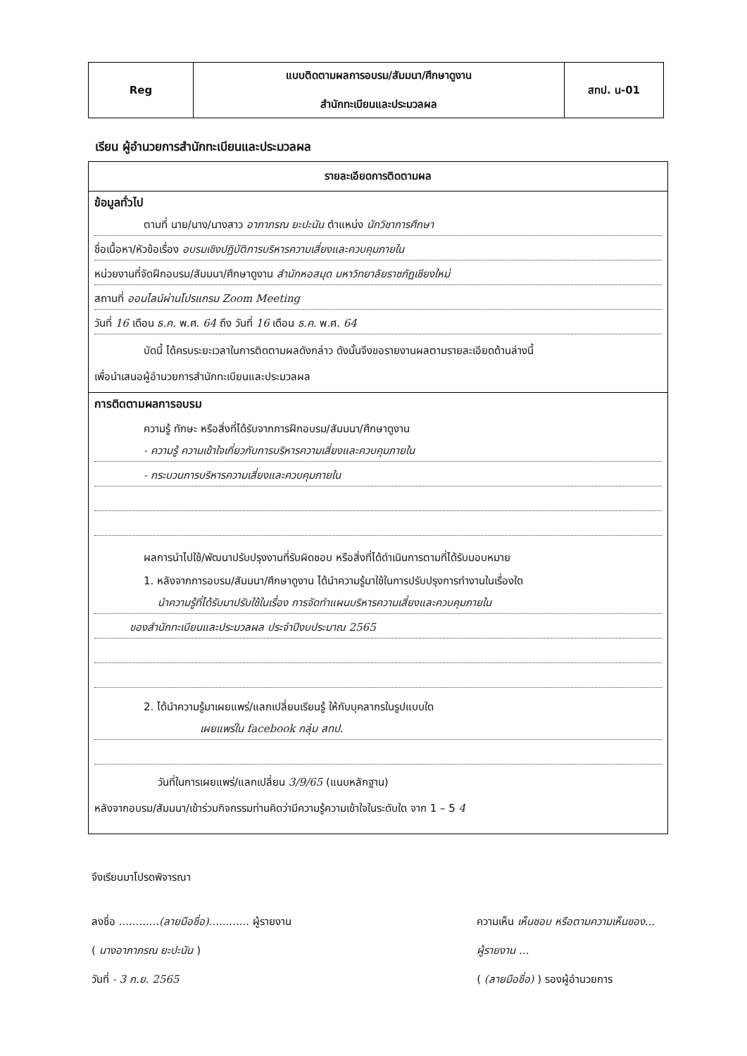| Reg | แบบติดตามผลการอบรม/สัมมนา/ศึกษาดูงาน สำนักทะเบียนและประมวลผล | สทป. น-01 |
เรียน ผู้อำนวยการสำนักทะเบียนและประมวลผล
รายละเอียดการติดตามผล
ข้อมูลทั่วไป
ตามที่ นาย/นาง/นางสาว อาภาภรณ ยะปะนัน ตำแหน่ง นักวิชาการศึกษา
ชื่อเนื้อหา/หัวข้อเรื่อง อบรมเชิงปฏิบัติการบริหารความเสี่ยงและควบคุมภายใน
หน่วยงานที่จัดฝึกอบรม/สัมมนา/ศึกษาดูงาน สำนักหอสมุด มหาวิทยาลัยราชภัฏเชียงใหม่
สถานที่ ออนไลน์ผ่านโปรแกรม Zoom Meeting
วันที่ 16 เดือน ธ.ค. พ.ศ. 64 ถึง วันที่ 16 เดือน ธ.ค. พ.ศ. 64
บัดนี้ ได้ครบระยะเวลาในการติดตามผลดังกล่าว ดังนั้นจึงขอรายงานผลตามรายละเอียดด้านล่างนี้
เพื่อนำเสนอผู้อำนวยการสำนักทะเบียนและประมวลผล
การติดตามผลการอบรม
ความรู้ ทักษะ หรือสิ่งที่ได้รับจากการฝึกอบรม/สัมมนา/ศึกษาดูงาน
- ความรู้ ความเข้าใจเกี่ยวกับการบริหารความเสี่ยงและควบคุมภายใน
- กระบวนการบริหารความเสี่ยงและควบคุมภายใน
ผลการนำไปใช้/พัฒนาปรับปรุงงานที่รับผิดชอบ หรือสิ่งที่ได้ดำเนินการตามที่ได้รับมอบหมาย
1. หลังจากการอบรม/สัมมนา/ศึกษาดูงาน ได้นำความรู้มาใช้ในการปรับปรุงการทำงานในเรื่องใด
นำความรู้ที่ได้รับมาปรับใช้ในเรื่อง การจัดทำแผนบริหารความเสี่ยงและควบคุมภายใน
ของสำนักทะเบียนและประมวลผล ประจำปีงบประมาณ 2565
2. ได้นำความรู้มาเผยแพร่/แลกเปลี่ยนเรียนรู้ ให้กับบุคลากรในรูปแบบใด
เผยแพร่ใน facebook กลุ่ม สทป.
วันที่ในการเผยแพร่/แลกเปลี่ยน 3/9/65 (แนบหลักฐาน)
หลังจากอบรม/สัมมนา/เข้าร่วมกิจกรรมท่านคิดว่ามีความรู้ความเข้าใจในระดับใด จาก 1 – 5 4
จึงเรียนมาโปรดพิจารณา
ลงชื่อ ............(ลายมือชื่อ)............ ผู้รายงาน
( นางอาภาภรณ ยะปะนัน )
วันที่ - 3 ก.ย. 2565
ความเห็น เห็นชอบ หรือตามความเห็นของ...
ผู้รายงาน ...
( (ลายมือชื่อ) ) รองผู้อำนวยการ